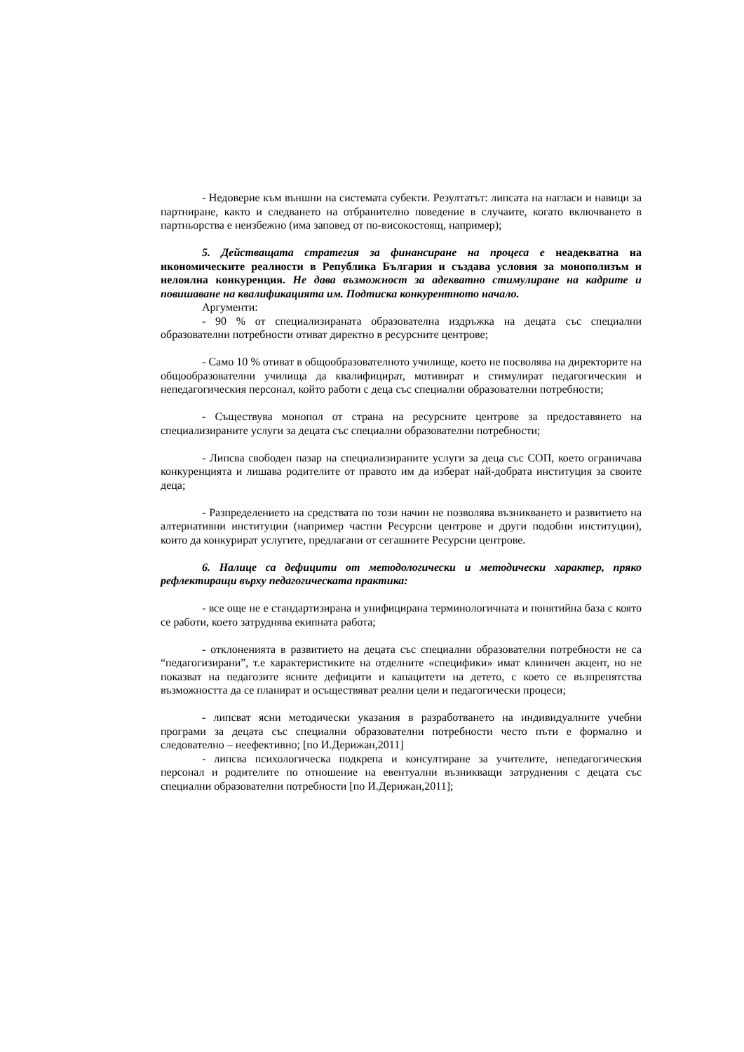- Недоверие към външни на системата субекти. Резултатът: липсата на нагласи и навици за партниране, както и следването на отбранително поведение в случаите, когато включването в партньорства е неизбежно (има заповед от по-високостоящ, например);
5. Действащата стратегия за финансиране на процеса е неадекватна на икономическите реалности в Република България и създава условия за монополизъм и нелоялна конкуренция. Не дава възможност за адекватно стимулиране на кадрите и повишаване на квалификацията им. Подтиска конкурентното начало.
Аргументи:
- 90 % от специализираната образователна издръжка на децата със специални образователни потребности отиват директно в ресурсните центрове;
- Само 10 % отиват в общообразователното училище, което не посволява на директорите на общообразователни училища да квалифицират, мотивират и стимулират педагогическия и непедагогическия персонал, който работи с деца със специални образователни потребности;
- Съществува монопол от страна на ресурсните центрове за предоставянето на специализираните услуги за децата със специални образователни потребности;
- Липсва свободен пазар на специализираните услуги за деца със СОП, което ограничава конкуренцията и лишава родителите от правото им да изберат най-добрата институция за своите деца;
- Разпределението на средствата по този начин не позволява възникването и развитието на алтернативни институции (например частни Ресурсни центрове и други подобни институции), които да конкурират услугите, предлагани от сегашните Ресурсни центрове.
6. Налице са дефицити от методологически и методически характер, пряко рефлектиращи върху педагогическата практика:
- все още не е стандартизирана и унифицирана терминологичната и понятийна база с която се работи, което затруднява екипната работа;
- отклоненията в развитието на децата със специални образователни потребности не са “педагогизирани”, т.е характеристиките на отделните «специфики» имат клиничен акцент, но не показват на педагозите ясните дефицити и капацитети на детето, с което се възпрепятства възможността да се планират и осъществяват реални цели и педагогически процеси;
- липсват ясни методически указания в разработването на индивидуалните учебни програми за децата със специални образователни потребности често пъти е формално и следователно – неефективно; [по И.Дерижан,2011]
- липсва психологическа подкрепа и консултиране за учителите, непедагогическия персонал и родителите по отношение на евентуални възникващи затруднения с децата със специални образователни потребности [по И.Дерижан,2011];